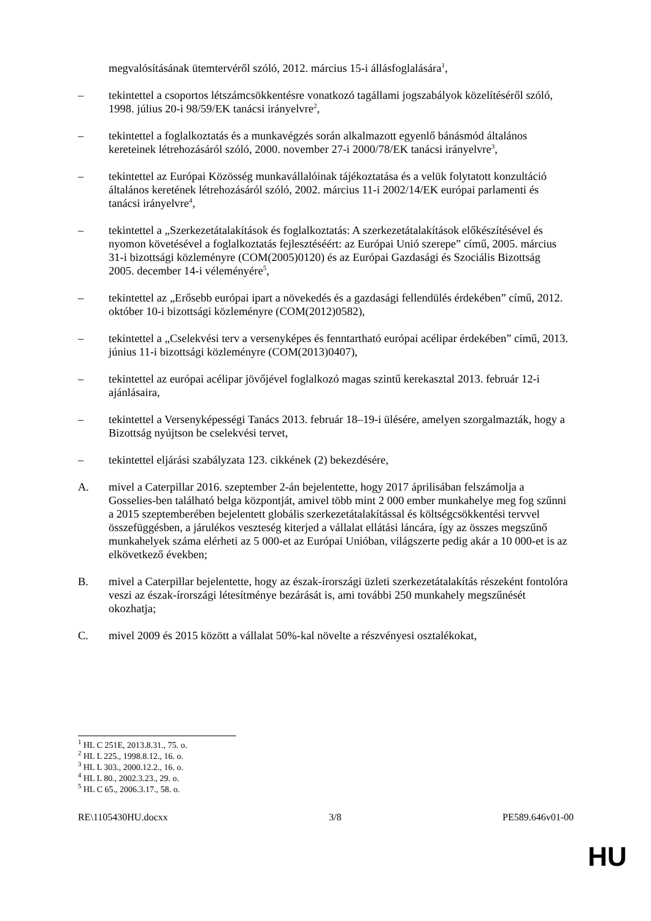megvalósításának ütemtervéről szóló, 2012. március 15-i állásfoglalására<sup>1</sup>,
– tekintettel a csoportos létszámcsökkentésre vonatkozó tagállami jogszabályok közelítéséről szóló, 1998. július 20-i 98/59/EK tanácsi irányelvre<sup>2</sup>,
– tekintettel a foglalkoztatás és a munkavégzés során alkalmazott egyenlő bánásmód általános kereteinek létrehozásáról szóló, 2000. november 27-i 2000/78/EK tanácsi irányelvre<sup>3</sup>,
– tekintettel az Európai Közösség munkavállalóinak tájékoztatása és a velük folytatott konzultáció általános keretének létrehozásáról szóló, 2002. március 11-i 2002/14/EK európai parlamenti és tanácsi irányelvre<sup>4</sup>,
– tekintettel a „Szerkezetátalakítások és foglalkoztatás: A szerkezetátalakítások előkészítésével és nyomon követésével a foglalkoztatás fejlesztéséért: az Európai Unió szerepe” című, 2005. március 31-i bizottsági közleményre (COM(2005)0120) és az Európai Gazdasági és Szociális Bizottság 2005. december 14-i véleményére<sup>5</sup>,
– tekintettel az „Erősebb európai ipart a növekedés és a gazdasági fellendülés érdekében” című, 2012. október 10-i bizottsági közleményre (COM(2012)0582),
– tekintettel a „Cselekvési terv a versenyképes és fenntartható európai acélipar érdekében” című, 2013. június 11-i bizottsági közleményre (COM(2013)0407),
– tekintettel az európai acélipar jövőjével foglalkozó magas szintű kerekasztal 2013. február 12-i ajánlásaira,
– tekintettel a Versenyképességi Tanács 2013. február 18–19-i ülésére, amelyen szorgalmazták, hogy a Bizottság nyújtson be cselekvési tervet,
– tekintettel eljárási szabályzata 123. cikkének (2) bekezdésére,
A. mivel a Caterpillar 2016. szeptember 2-án bejelentette, hogy 2017 áprilisában felszámolja a Gosselies-ben található belga központját, amivel több mint 2 000 ember munkahelye meg fog szűnni a 2015 szeptemberében bejelentett globális szerkezetátalakítással és költségcsökkentési tervvel összefüggésben, a járulékos veszteség kiterjed a vállalat ellátási láncára, így az összes megszűnő munkahelyek száma elérheti az 5 000-et az Európai Unióban, világszerte pedig akár a 10 000-et is az elkövetkező években;
B. mivel a Caterpillar bejelentette, hogy az észak-írországi üzleti szerkezetátalakítás részeként fontolóra veszi az észak-írországi létesítménye bezárását is, ami további 250 munkahely megszűnését okozhatja;
C. mivel 2009 és 2015 között a vállalat 50%-kal növelte a részvényesi osztalékokat,
<sup>1</sup> HL C 251E, 2013.8.31., 75. o.
<sup>2</sup> HL L 225., 1998.8.12., 16. o.
<sup>3</sup> HL L 303., 2000.12.2., 16. o.
<sup>4</sup> HL L 80., 2002.3.23., 29. o.
<sup>5</sup> HL C 65., 2006.3.17., 58. o.
RE\1105430HU.docxx 3/8 PE589.646v01-00
HU